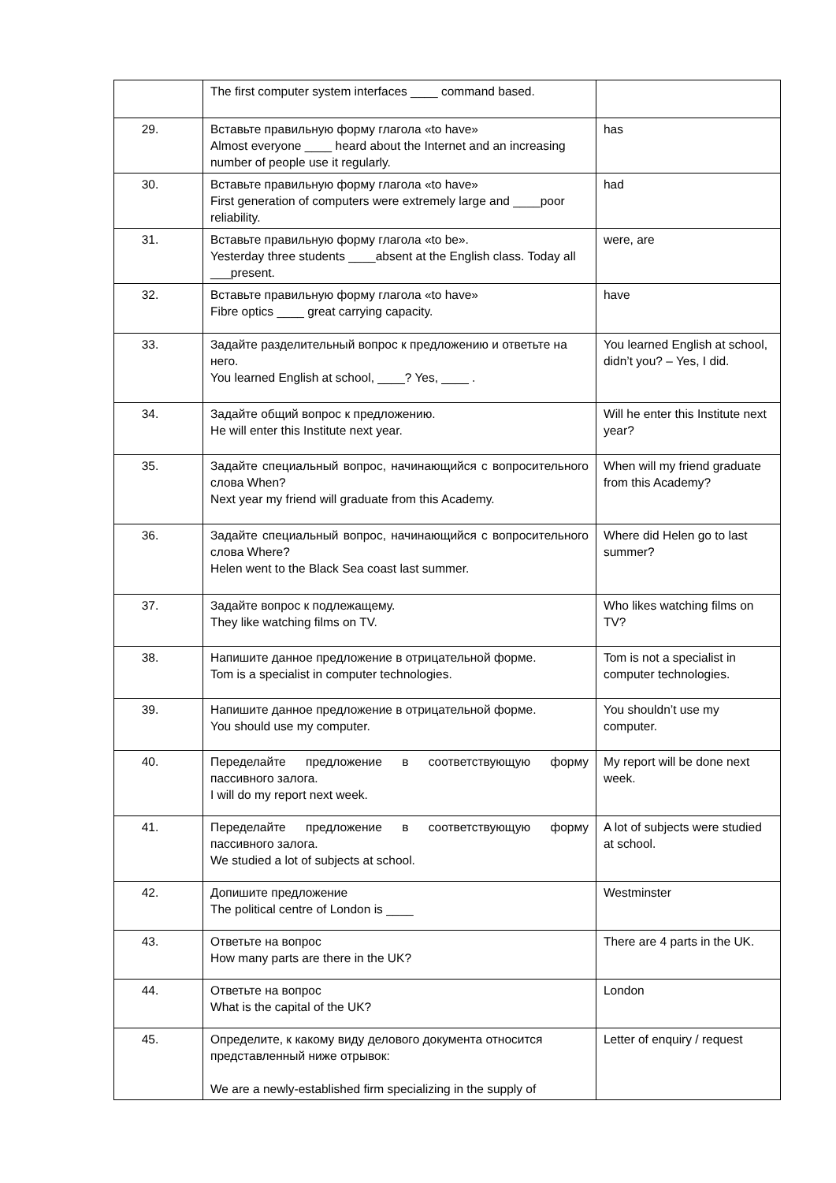| | The first computer system interfaces ____ command based. | |
| 29. | Вставьте правильную форму глагола «to have» Almost everyone ____ heard about the Internet and an increasing number of people use it regularly. | has |
| 30. | Вставьте правильную форму глагола «to have» First generation of computers were extremely large and ____poor reliability. | had |
| 31. | Вставьте правильную форму глагола «to be». Yesterday three students ____absent at the English class. Today all ___present. | were, are |
| 32. | Вставьте правильную форму глагола «to have» Fibre optics ____ great carrying capacity. | have |
| 33. | Задайте разделительный вопрос к предложению и ответьте на него. You learned English at school, ____? Yes, ____ . | You learned English at school, didn’t you? – Yes, I did. |
| 34. | Задайте общий вопрос к предложению. He will enter this Institute next year. | Will he enter this Institute next year? |
| 35. | Задайте специальный вопрос, начинающийся с вопросительного слова When? Next year my friend will graduate from this Academy. | When will my friend graduate from this Academy? |
| 36. | Задайте специальный вопрос, начинающийся с вопросительного слова Where? Helen went to the Black Sea coast last summer. | Where did Helen go to last summer? |
| 37. | Задайте вопрос к подлежащему. They like watching films on TV. | Who likes watching films on TV? |
| 38. | Напишите данное предложение в отрицательной форме. Tom is a specialist in computer technologies. | Tom is not a specialist in computer technologies. |
| 39. | Напишите данное предложение в отрицательной форме. You should use my computer. | You shouldn’t use my computer. |
| 40. | Переделайте предложение в соответствующую форму пассивного залога. I will do my report next week. | My report will be done next week. |
| 41. | Переделайте предложение в соответствующую форму пассивного залога. We studied a lot of subjects at school. | A lot of subjects were studied at school. |
| 42. | Допишите предложение The political centre of London is ____ | Westminster |
| 43. | Ответьте на вопрос How many parts are there in the UK? | There are 4 parts in the UK. |
| 44. | Ответьте на вопрос What is the capital of the UK? | London |
| 45. | Определите, к какому виду делового документа относится представленный ниже отрывок: We are a newly-established firm specializing in the supply of | Letter of enquiry / request |